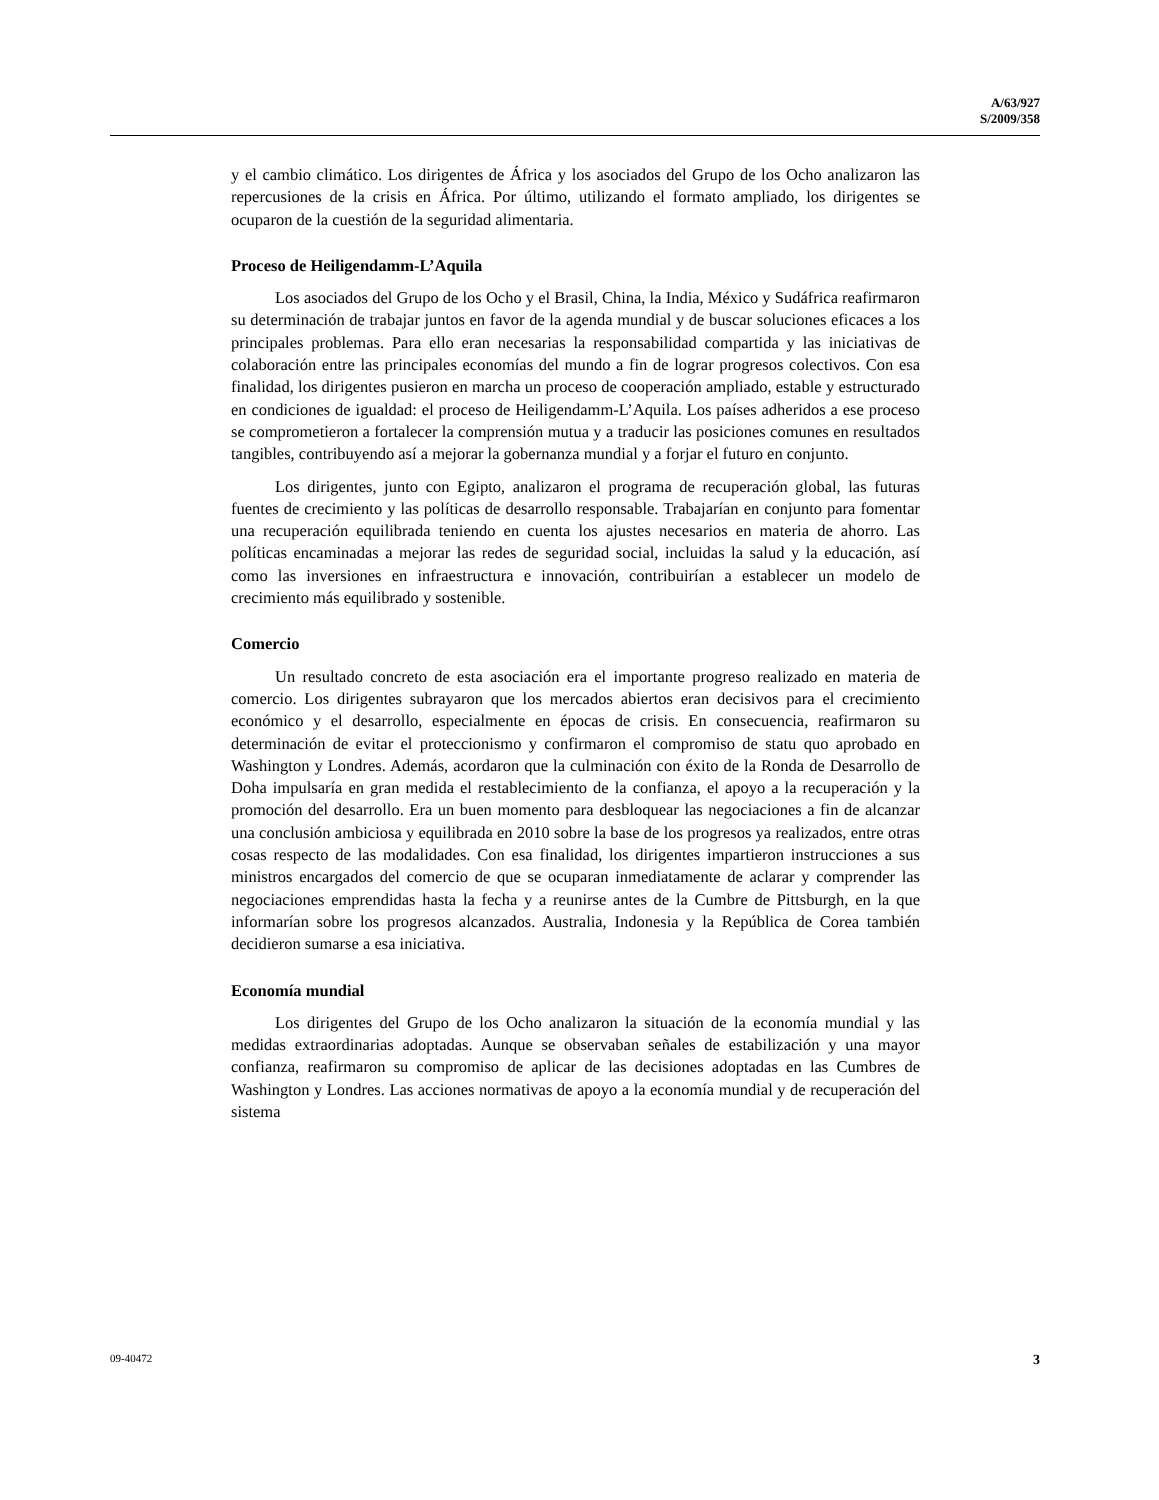A/63/927
S/2009/358
y el cambio climático. Los dirigentes de África y los asociados del Grupo de los Ocho analizaron las repercusiones de la crisis en África. Por último, utilizando el formato ampliado, los dirigentes se ocuparon de la cuestión de la seguridad alimentaria.
Proceso de Heiligendamm-L’Aquila
Los asociados del Grupo de los Ocho y el Brasil, China, la India, México y Sudáfrica reafirmaron su determinación de trabajar juntos en favor de la agenda mundial y de buscar soluciones eficaces a los principales problemas. Para ello eran necesarias la responsabilidad compartida y las iniciativas de colaboración entre las principales economías del mundo a fin de lograr progresos colectivos. Con esa finalidad, los dirigentes pusieron en marcha un proceso de cooperación ampliado, estable y estructurado en condiciones de igualdad: el proceso de Heiligendamm-L’Aquila. Los países adheridos a ese proceso se comprometieron a fortalecer la comprensión mutua y a traducir las posiciones comunes en resultados tangibles, contribuyendo así a mejorar la gobernanza mundial y a forjar el futuro en conjunto.
Los dirigentes, junto con Egipto, analizaron el programa de recuperación global, las futuras fuentes de crecimiento y las políticas de desarrollo responsable. Trabajarían en conjunto para fomentar una recuperación equilibrada teniendo en cuenta los ajustes necesarios en materia de ahorro. Las políticas encaminadas a mejorar las redes de seguridad social, incluidas la salud y la educación, así como las inversiones en infraestructura e innovación, contribuirían a establecer un modelo de crecimiento más equilibrado y sostenible.
Comercio
Un resultado concreto de esta asociación era el importante progreso realizado en materia de comercio. Los dirigentes subrayaron que los mercados abiertos eran decisivos para el crecimiento económico y el desarrollo, especialmente en épocas de crisis. En consecuencia, reafirmaron su determinación de evitar el proteccionismo y confirmaron el compromiso de statu quo aprobado en Washington y Londres. Además, acordaron que la culminación con éxito de la Ronda de Desarrollo de Doha impulsaría en gran medida el restablecimiento de la confianza, el apoyo a la recuperación y la promoción del desarrollo. Era un buen momento para desbloquear las negociaciones a fin de alcanzar una conclusión ambiciosa y equilibrada en 2010 sobre la base de los progresos ya realizados, entre otras cosas respecto de las modalidades. Con esa finalidad, los dirigentes impartieron instrucciones a sus ministros encargados del comercio de que se ocuparan inmediatamente de aclarar y comprender las negociaciones emprendidas hasta la fecha y a reunirse antes de la Cumbre de Pittsburgh, en la que informarían sobre los progresos alcanzados. Australia, Indonesia y la República de Corea también decidieron sumarse a esa iniciativa.
Economía mundial
Los dirigentes del Grupo de los Ocho analizaron la situación de la economía mundial y las medidas extraordinarias adoptadas. Aunque se observaban señales de estabilización y una mayor confianza, reafirmaron su compromiso de aplicar de las decisiones adoptadas en las Cumbres de Washington y Londres. Las acciones normativas de apoyo a la economía mundial y de recuperación del sistema
09-40472 3